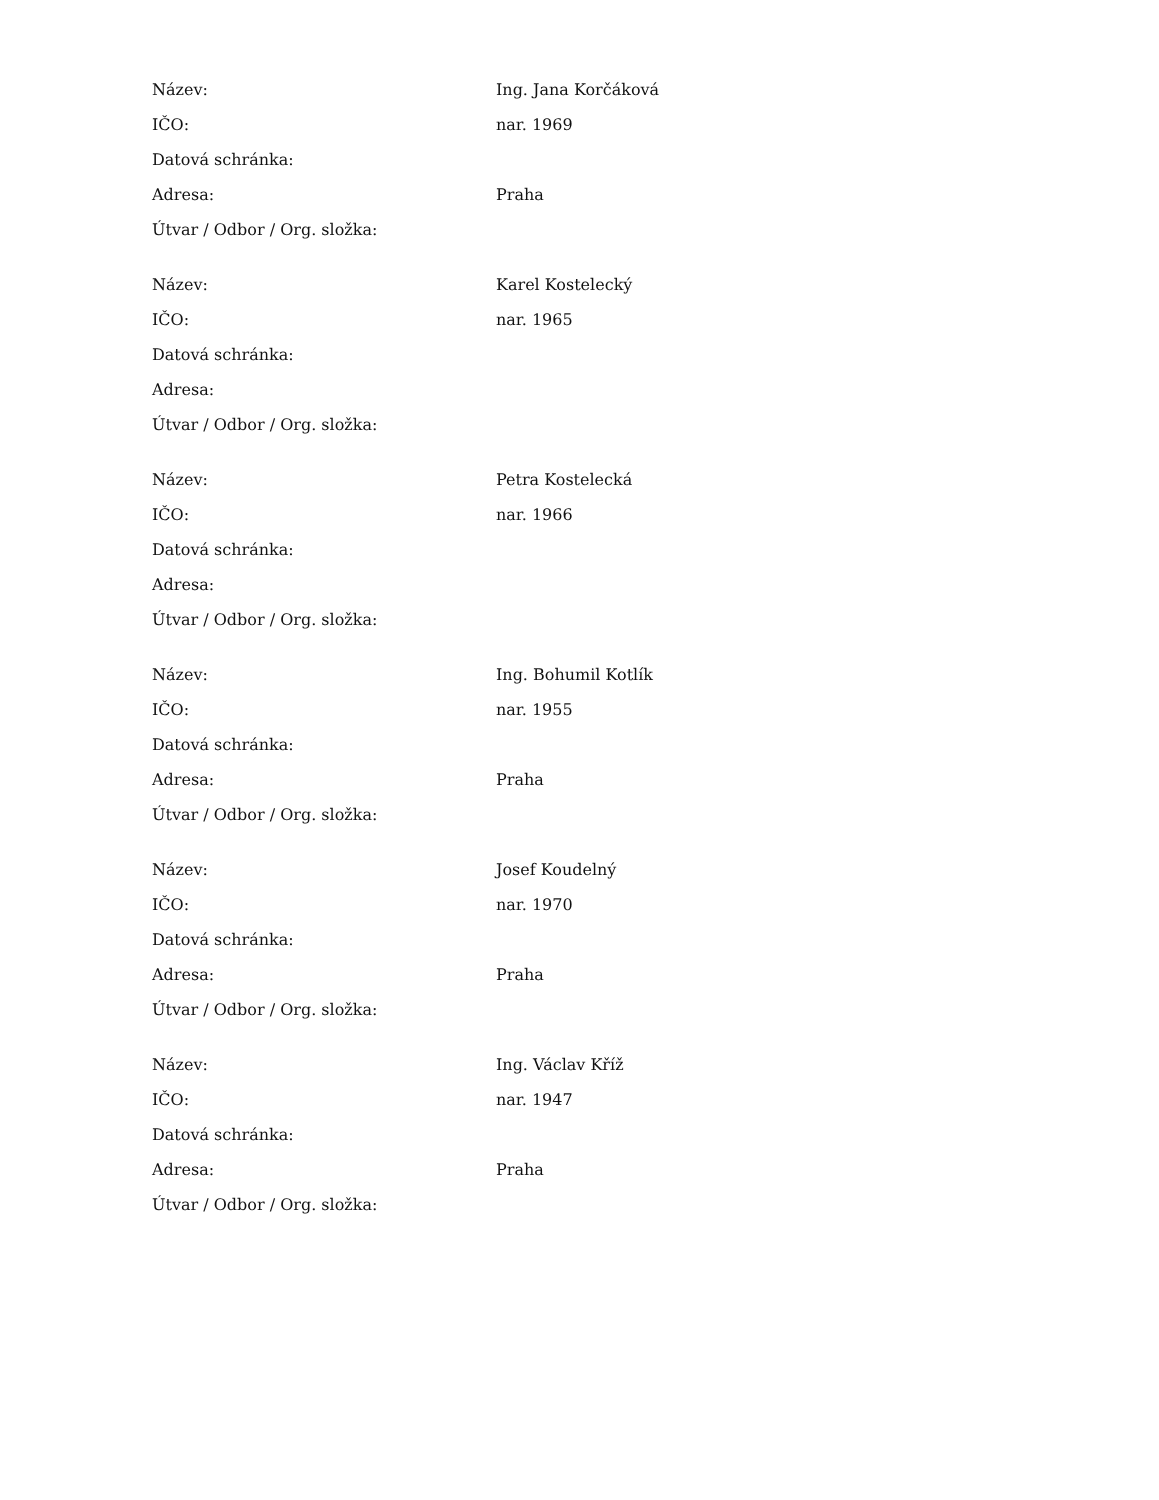| Název: | Ing. Jana Korčáková |
| IČO: | nar. 1969 |
| Datová schránka: | |
| Adresa: | Praha |
| Útvar / Odbor / Org. složka: | |
| Název: | Karel Kostelecký |
| IČO: | nar. 1965 |
| Datová schránka: | |
| Adresa: | |
| Útvar / Odbor / Org. složka: | |
| Název: | Petra Kostelecká |
| IČO: | nar. 1966 |
| Datová schránka: | |
| Adresa: | |
| Útvar / Odbor / Org. složka: | |
| Název: | Ing. Bohumil Kotlík |
| IČO: | nar. 1955 |
| Datová schránka: | |
| Adresa: | Praha |
| Útvar / Odbor / Org. složka: | |
| Název: | Josef Koudelný |
| IČO: | nar. 1970 |
| Datová schránka: | |
| Adresa: | Praha |
| Útvar / Odbor / Org. složka: | |
| Název: | Ing. Václav Kříž |
| IČO: | nar. 1947 |
| Datová schránka: | |
| Adresa: | Praha |
| Útvar / Odbor / Org. složka: | |